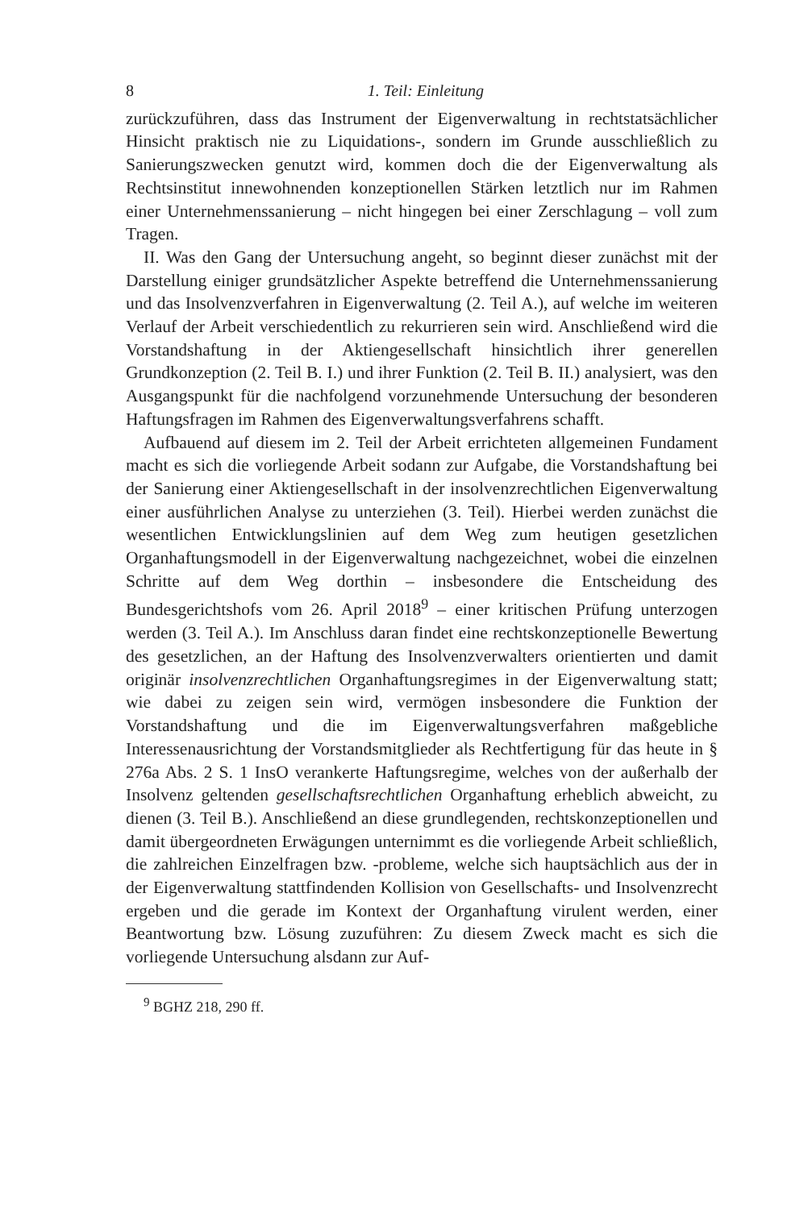8 1. Teil: Einleitung
zurückzuführen, dass das Instrument der Eigenverwaltung in rechtstatsächlicher Hinsicht praktisch nie zu Liquidations-, sondern im Grunde ausschließlich zu Sanierungszwecken genutzt wird, kommen doch die der Eigenverwaltung als Rechtsinstitut innewohnenden konzeptionellen Stärken letztlich nur im Rahmen einer Unternehmenssanierung – nicht hingegen bei einer Zerschlagung – voll zum Tragen.
II. Was den Gang der Untersuchung angeht, so beginnt dieser zunächst mit der Darstellung einiger grundsätzlicher Aspekte betreffend die Unternehmenssanierung und das Insolvenzverfahren in Eigenverwaltung (2. Teil A.), auf welche im weiteren Verlauf der Arbeit verschiedentlich zu rekurrieren sein wird. Anschließend wird die Vorstandshaftung in der Aktiengesellschaft hinsichtlich ihrer generellen Grundkonzeption (2. Teil B. I.) und ihrer Funktion (2. Teil B. II.) analysiert, was den Ausgangspunkt für die nachfolgend vorzunehmende Untersuchung der besonderen Haftungsfragen im Rahmen des Eigenverwaltungsverfahrens schafft.
Aufbauend auf diesem im 2. Teil der Arbeit errichteten allgemeinen Fundament macht es sich die vorliegende Arbeit sodann zur Aufgabe, die Vorstandshaftung bei der Sanierung einer Aktiengesellschaft in der insolvenzrechtlichen Eigenverwaltung einer ausführlichen Analyse zu unterziehen (3. Teil). Hierbei werden zunächst die wesentlichen Entwicklungslinien auf dem Weg zum heutigen gesetzlichen Organhaftungsmodell in der Eigenverwaltung nachgezeichnet, wobei die einzelnen Schritte auf dem Weg dorthin – insbesondere die Entscheidung des Bundesgerichtshofs vom 26. April 2018<sup>9</sup> – einer kritischen Prüfung unterzogen werden (3. Teil A.). Im Anschluss daran findet eine rechtskonzeptionelle Bewertung des gesetzlichen, an der Haftung des Insolvenzverwalters orientierten und damit originär insolvenzrechtlichen Organhaftungsregimes in der Eigenverwaltung statt; wie dabei zu zeigen sein wird, vermögen insbesondere die Funktion der Vorstandshaftung und die im Eigenverwaltungsverfahren maßgebliche Interessenausrichtung der Vorstandsmitglieder als Rechtfertigung für das heute in § 276a Abs. 2 S. 1 InsO verankerte Haftungsregime, welches von der außerhalb der Insolvenz geltenden gesellschaftsrechtlichen Organhaftung erheblich abweicht, zu dienen (3. Teil B.). Anschließend an diese grundlegenden, rechtskonzeptionellen und damit übergeordneten Erwägungen unternimmt es die vorliegende Arbeit schließlich, die zahlreichen Einzelfragen bzw. -probleme, welche sich hauptsächlich aus der in der Eigenverwaltung stattfindenden Kollision von Gesellschafts- und Insolvenzrecht ergeben und die gerade im Kontext der Organhaftung virulent werden, einer Beantwortung bzw. Lösung zuzuführen: Zu diesem Zweck macht es sich die vorliegende Untersuchung alsdann zur Auf-
<sup>9</sup> BGHZ 218, 290 ff.